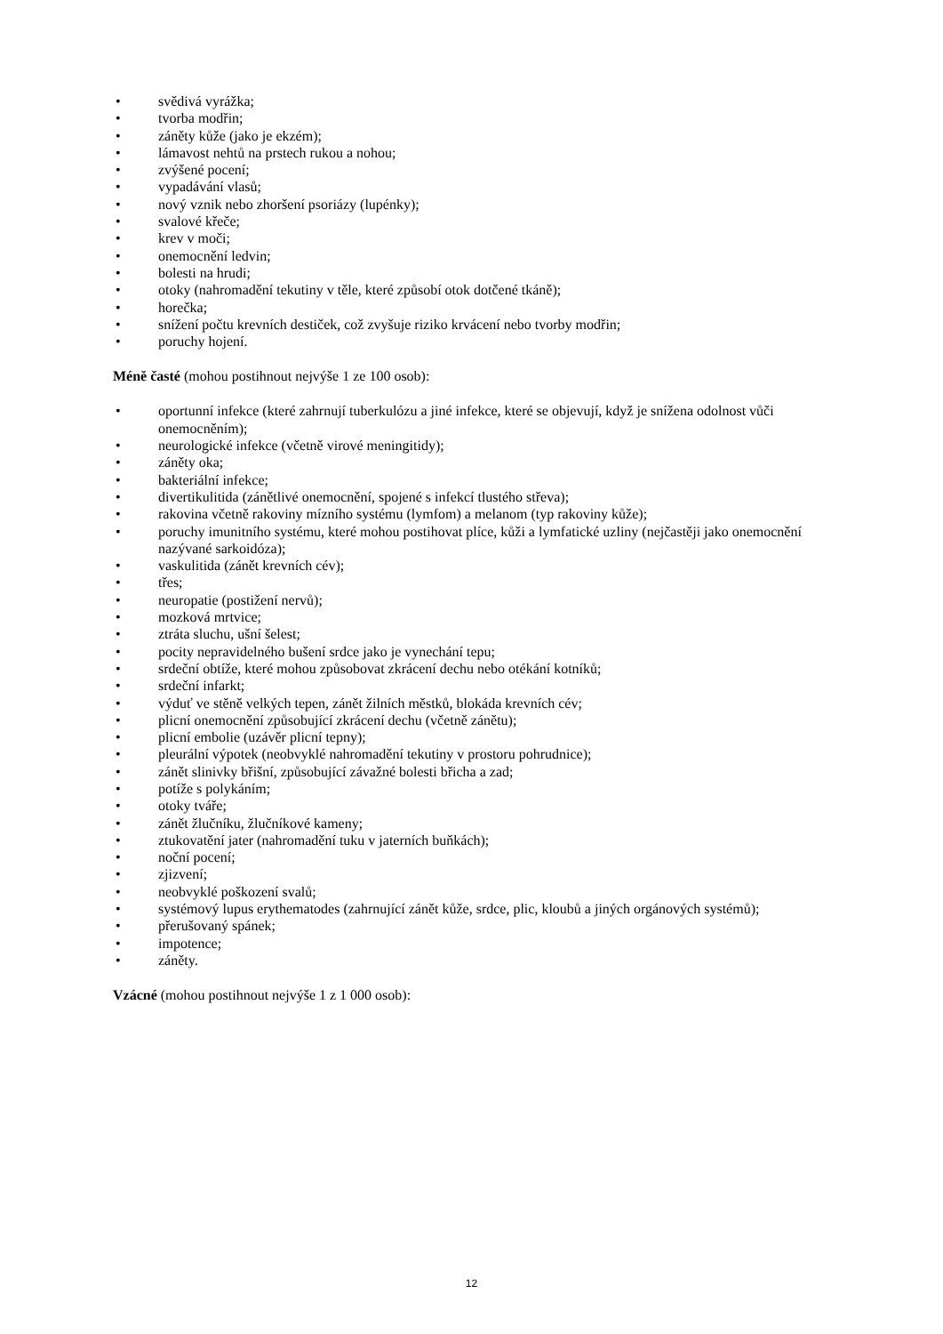• svědivá vyrážka;
• tvorba modřin;
• záněty kůže (jako je ekzém);
• lámavost nehtů na prstech rukou a nohou;
• zvýšené pocení;
• vypadávání vlasů;
• nový vznik nebo zhoršení psoriázy (lupénky);
• svalové křeče;
• krev v moči;
• onemocnění ledvin;
• bolesti na hrudi;
• otoky (nahromadění tekutiny v těle, které způsobí otok dotčené tkáně);
• horečka;
• snížení počtu krevních destiček, což zvyšuje riziko krvácení nebo tvorby modřin;
• poruchy hojení.
Méně časté (mohou postihnout nejvýše 1 ze 100 osob):
• oportunní infekce (které zahrnují tuberkulózu a jiné infekce, které se objevují, když je snížena odolnost vůči onemocněním);
• neurologické infekce (včetně virové meningitidy);
• záněty oka;
• bakteriální infekce;
• divertikulitida (zánětlivé onemocnění, spojené s infekcí tlustého střeva);
• rakovina včetně rakoviny mízního systému (lymfom) a melanom (typ rakoviny kůže);
• poruchy imunitního systému, které mohou postihovat plíce, kůži a lymfatické uzliny (nejčastěji jako onemocnění nazývané sarkoidóza);
• vaskulitida (zánět krevních cév);
• třes;
• neuropatie (postižení nervů);
• mozková mrtvice;
• ztráta sluchu, ušní šelest;
• pocity nepravidelného bušení srdce jako je vynechání tepu;
• srdeční obtíže, které mohou způsobovat zkrácení dechu nebo otékání kotníků;
• srdeční infarkt;
• výduť ve stěně velkých tepen, zánět žilních městků, blokáda krevních cév;
• plicní onemocnění způsobující zkrácení dechu (včetně zánětu);
• plicní embolie (uzávěr plicní tepny);
• pleurální výpotek (neobvyklé nahromadění tekutiny v prostoru pohrudnice);
• zánět slinivky břišní, způsobující závažné bolesti břicha a zad;
• potíže s polykáním;
• otoky tváře;
• zánět žlučníku, žlučníkové kameny;
• ztukovatění jater (nahromadění tuku v jaterních buňkách);
• noční pocení;
• zjizvení;
• neobvyklé poškození svalů;
• systémový lupus erythematodes (zahrnující zánět kůže, srdce, plic, kloubů a jiných orgánových systémů);
• přerušovaný spánek;
• impotence;
• záněty.
Vzácné (mohou postihnout nejvýše 1 z 1 000 osob):
12